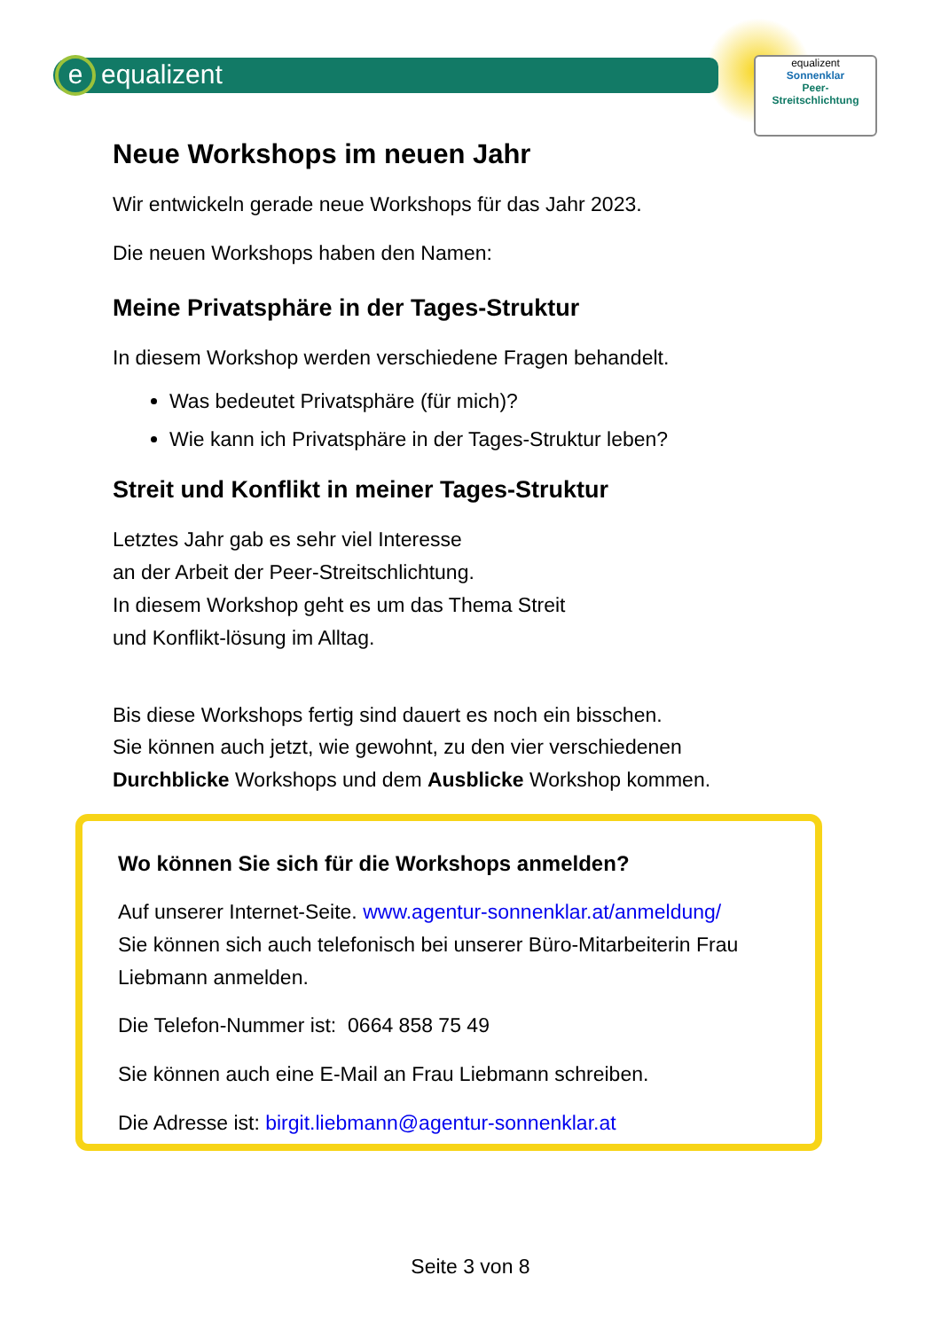e equalizent
equalizent
Sonnenklar
Peer-
Streitschlichtung
Neue Workshops im neuen Jahr
Wir entwickeln gerade neue Workshops für das Jahr 2023.
Die neuen Workshops haben den Namen:
Meine Privatsphäre in der Tages-Struktur
In diesem Workshop werden verschiedene Fragen behandelt.
Was bedeutet Privatsphäre (für mich)?
Wie kann ich Privatsphäre in der Tages-Struktur leben?
Streit und Konflikt in meiner Tages-Struktur
Letztes Jahr gab es sehr viel Interesse
an der Arbeit der Peer-Streitschlichtung.
In diesem Workshop geht es um das Thema Streit
und Konflikt-lösung im Alltag.
Bis diese Workshops fertig sind dauert es noch ein bisschen.
Sie können auch jetzt, wie gewohnt, zu den vier verschiedenen
Durchblicke Workshops und dem Ausblicke Workshop kommen.
Wo können Sie sich für die Workshops anmelden?
Auf unserer Internet-Seite. www.agentur-sonnenklar.at/anmeldung/
Sie können sich auch telefonisch bei unserer Büro-Mitarbeiterin Frau Liebmann anmelden.
Die Telefon-Nummer ist: 0664 858 75 49
Sie können auch eine E-Mail an Frau Liebmann schreiben.
Die Adresse ist: birgit.liebmann@agentur-sonnenklar.at
Seite 3 von 8